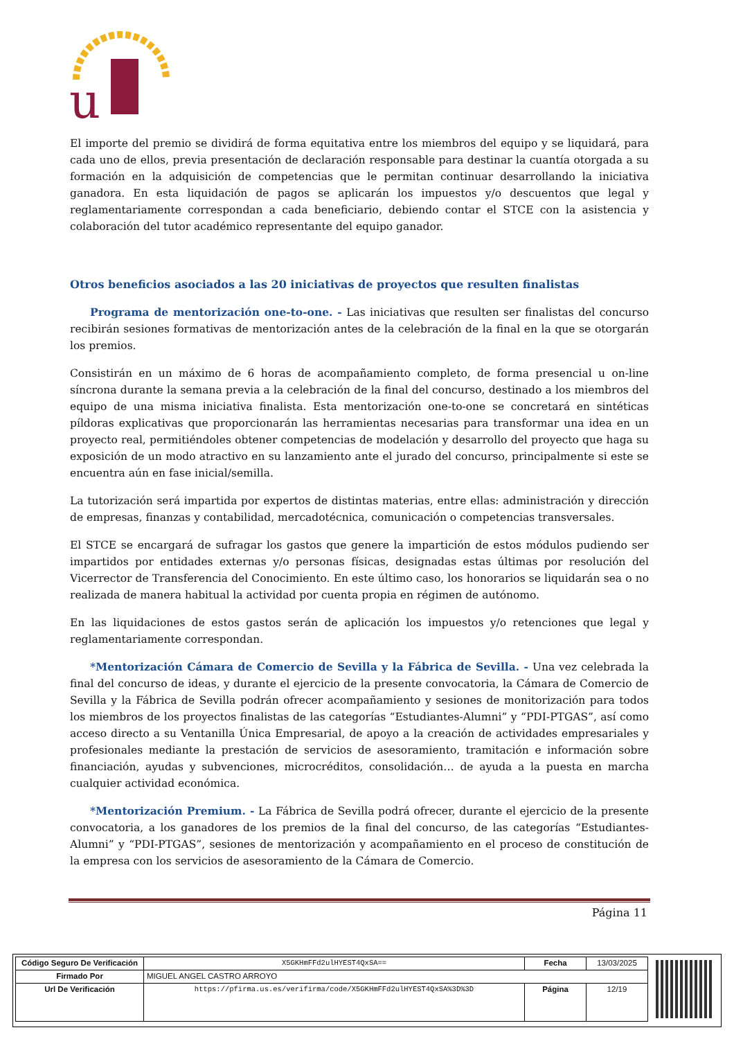u
El importe del premio se dividirá de forma equitativa entre los miembros del equipo y se liquidará, para cada uno de ellos, previa presentación de declaración responsable para destinar la cuantía otorgada a su formación en la adquisición de competencias que le permitan continuar desarrollando la iniciativa ganadora. En esta liquidación de pagos se aplicarán los impuestos y/o descuentos que legal y reglamentariamente correspondan a cada beneficiario, debiendo contar el STCE con la asistencia y colaboración del tutor académico representante del equipo ganador.
Otros beneficios asociados a las 20 iniciativas de proyectos que resulten finalistas
Programa de mentorización one-to-one. - Las iniciativas que resulten ser finalistas del concurso recibirán sesiones formativas de mentorización antes de la celebración de la final en la que se otorgarán los premios.
Consistirán en un máximo de 6 horas de acompañamiento completo, de forma presencial u on-line síncrona durante la semana previa a la celebración de la final del concurso, destinado a los miembros del equipo de una misma iniciativa finalista. Esta mentorización one-to-one se concretará en sintéticas píldoras explicativas que proporcionarán las herramientas necesarias para transformar una idea en un proyecto real, permitiéndoles obtener competencias de modelación y desarrollo del proyecto que haga su exposición de un modo atractivo en su lanzamiento ante el jurado del concurso, principalmente si este se encuentra aún en fase inicial/semilla.
La tutorización será impartida por expertos de distintas materias, entre ellas: administración y dirección de empresas, finanzas y contabilidad, mercadotécnica, comunicación o competencias transversales.
El STCE se encargará de sufragar los gastos que genere la impartición de estos módulos pudiendo ser impartidos por entidades externas y/o personas físicas, designadas estas últimas por resolución del Vicerrector de Transferencia del Conocimiento. En este último caso, los honorarios se liquidarán sea o no realizada de manera habitual la actividad por cuenta propia en régimen de autónomo.
En las liquidaciones de estos gastos serán de aplicación los impuestos y/o retenciones que legal y reglamentariamente correspondan.
*Mentorización Cámara de Comercio de Sevilla y la Fábrica de Sevilla. - Una vez celebrada la final del concurso de ideas, y durante el ejercicio de la presente convocatoria, la Cámara de Comercio de Sevilla y la Fábrica de Sevilla podrán ofrecer acompañamiento y sesiones de monitorización para todos los miembros de los proyectos finalistas de las categorías “Estudiantes-Alumni” y “PDI-PTGAS”, así como acceso directo a su Ventanilla Única Empresarial, de apoyo a la creación de actividades empresariales y profesionales mediante la prestación de servicios de asesoramiento, tramitación e información sobre financiación, ayudas y subvenciones, microcréditos, consolidación… de ayuda a la puesta en marcha cualquier actividad económica.
*Mentorización Premium. - La Fábrica de Sevilla podrá ofrecer, durante el ejercicio de la presente convocatoria, a los ganadores de los premios de la final del concurso, de las categorías “Estudiantes-Alumni” y “PDI-PTGAS”, sesiones de mentorización y acompañamiento en el proceso de constitución de la empresa con los servicios de asesoramiento de la Cámara de Comercio.
Página 11
| Código Seguro De Verificación | X5GKHmFFd2ulHYEST4QxSA== | Fecha | 13/03/2025 |
| Firmado Por | MIGUEL ANGEL CASTRO ARROYO | | |
| Url De Verificación | https://pfirma.us.es/verifirma/code/X5GKHmFFd2ulHYEST4QxSA%3D%3D | Página | 12/19 |